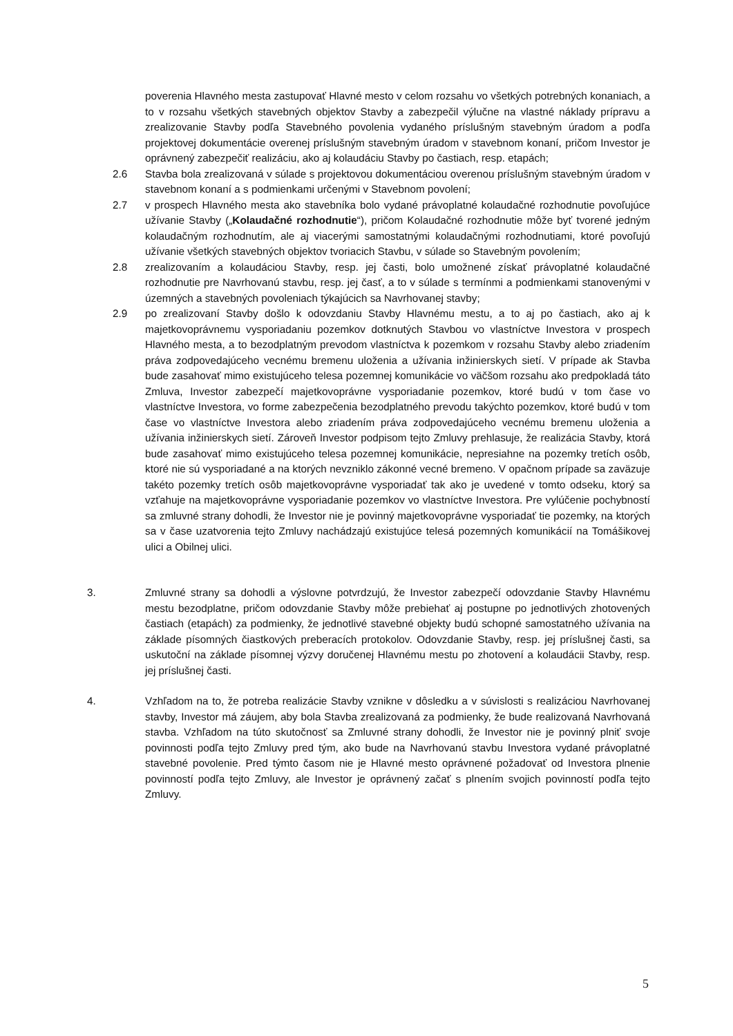poverenia Hlavného mesta zastupovať Hlavné mesto v celom rozsahu vo všetkých potrebných konaniach, a to v rozsahu všetkých stavebných objektov Stavby a zabezpečil výlučne na vlastné náklady prípravu a zrealizovanie Stavby podľa Stavebného povolenia vydaného príslušným stavebným úradom a podľa projektovej dokumentácie overenej príslušným stavebným úradom v stavebnom konaní, pričom Investor je oprávnený zabezpečiť realizáciu, ako aj kolaudáciu Stavby po častiach, resp. etapách;
2.6 Stavba bola zrealizovaná v súlade s projektovou dokumentáciou overenou príslušným stavebným úradom v stavebnom konaní a s podmienkami určenými v Stavebnom povolení;
2.7 v prospech Hlavného mesta ako stavebníka bolo vydané právoplatné kolaudačné rozhodnutie povoľujúce užívanie Stavby („Kolaudačné rozhodnutie“), pričom Kolaudačné rozhodnutie môže byť tvorené jedným kolaudačným rozhodnutím, ale aj viacerými samostatnými kolaudačnými rozhodnutiami, ktoré povoľujú užívanie všetkých stavebných objektov tvoriacich Stavbu, v súlade so Stavebným povolením;
2.8 zrealizovaním a kolaudáciou Stavby, resp. jej časti, bolo umožnené získať právoplatné kolaudačné rozhodnutie pre Navrhovanú stavbu, resp. jej časť, a to v súlade s termínmi a podmienkami stanovenými v územných a stavebných povoleniach týkajúcich sa Navrhovanej stavby;
2.9 po zrealizovaní Stavby došlo k odovzdaniu Stavby Hlavnému mestu, a to aj po častiach, ako aj k majetkovoprávnemu vysporiadaniu pozemkov dotknutých Stavbou vo vlastníctve Investora v prospech Hlavného mesta, a to bezodplatným prevodom vlastníctva k pozemkom v rozsahu Stavby alebo zriadením práva zodpovedajúceho vecnému bremenu uloženia a užívania inžinierskych sietí. V prípade ak Stavba bude zasahovať mimo existujúceho telesa pozemnej komunikácie vo väčšom rozsahu ako predpokladá táto Zmluva, Investor zabezpečí majetkovoprávne vysporiadanie pozemkov, ktoré budú v tom čase vo vlastníctve Investora, vo forme zabezpečenia bezodplatného prevodu takýchto pozemkov, ktoré budú v tom čase vo vlastníctve Investora alebo zriadením práva zodpovedajúceho vecnému bremenu uloženia a užívania inžinierskych sietí. Zároveň Investor podpisom tejto Zmluvy prehlasuje, že realizácia Stavby, ktorá bude zasahovať mimo existujúceho telesa pozemnej komunikácie, nepresiahne na pozemky tretích osôb, ktoré nie sú vysporiadané a na ktorých nevzniklo zákonné vecné bremeno. V opačnom prípade sa zaväzuje takéto pozemky tretích osôb majetkovoprávne vysporiadať tak ako je uvedené v tomto odseku, ktorý sa vzťahuje na majetkovoprávne vysporiadanie pozemkov vo vlastníctve Investora. Pre vylúčenie pochybností sa zmluvné strany dohodli, že Investor nie je povinný majetkovoprávne vysporiadať tie pozemky, na ktorých sa v čase uzatvorenia tejto Zmluvy nachádzajú existujúce telesá pozemných komunikácií na Tomášikovej ulici a Obilnej ulici.
3. Zmluvné strany sa dohodli a výslovne potvrdzujú, že Investor zabezpečí odovzdanie Stavby Hlavnému mestu bezodplatne, pričom odovzdanie Stavby môže prebiehať aj postupne po jednotlivých zhotovených častiach (etapách) za podmienky, že jednotlivé stavebné objekty budú schopné samostatného užívania na základe písomných čiastkových preberacích protokolov. Odovzdanie Stavby, resp. jej príslušnej časti, sa uskutoční na základe písomnej výzvy doručenej Hlavnému mestu po zhotovení a kolaudácii Stavby, resp. jej príslušnej časti.
4. Vzhľadom na to, že potreba realizácie Stavby vznikne v dôsledku a v súvislosti s realizáciou Navrhovanej stavby, Investor má záujem, aby bola Stavba zrealizovaná za podmienky, že bude realizovaná Navrhovaná stavba. Vzhľadom na túto skutočnosť sa Zmluvné strany dohodli, že Investor nie je povinný plniť svoje povinnosti podľa tejto Zmluvy pred tým, ako bude na Navrhovanú stavbu Investora vydané právoplatné stavebné povolenie. Pred týmto časom nie je Hlavné mesto oprávnené požadovať od Investora plnenie povinností podľa tejto Zmluvy, ale Investor je oprávnený začať s plnením svojich povinností podľa tejto Zmluvy.
5